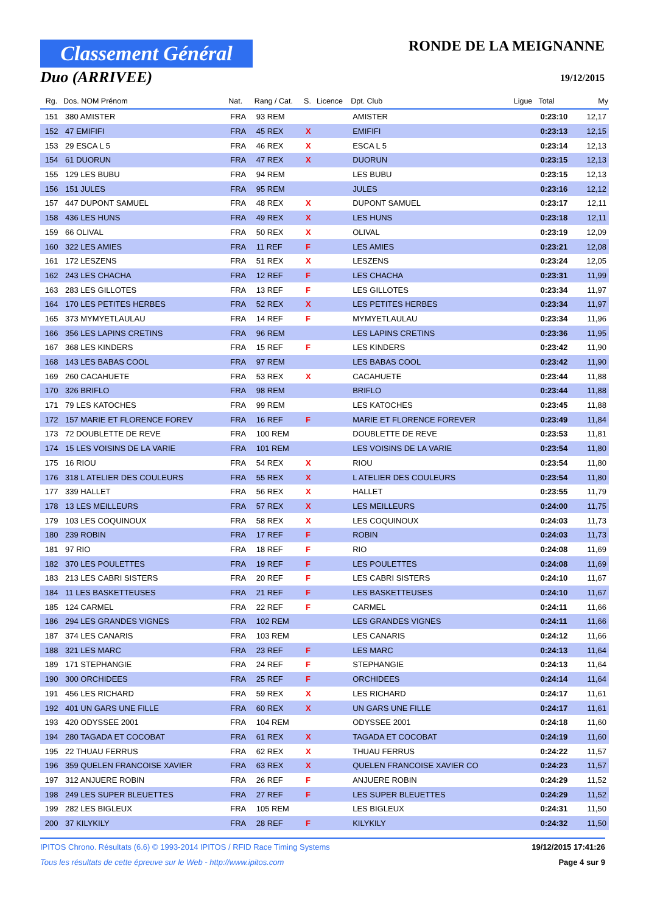Classement Général
Duo (ARRIVEE)
RONDE DE LA MEIGNANNE
19/12/2015
| Rg. | Dos. NOM Prénom | Nat. | Rang / Cat. | S. | Licence | Dpt. Club | Ligue | Total | My |
| --- | --- | --- | --- | --- | --- | --- | --- | --- | --- |
| 151 | 380 AMISTER | FRA | 93 REM | | | AMISTER | | 0:23:10 | 12,17 |
| 152 | 47 EMIFIFI | FRA | 45 REX | X | | EMIFIFI | | 0:23:13 | 12,15 |
| 153 | 29 ESCA L 5 | FRA | 46 REX | X | | ESCA L 5 | | 0:23:14 | 12,13 |
| 154 | 61 DUORUN | FRA | 47 REX | X | | DUORUN | | 0:23:15 | 12,13 |
| 155 | 129 LES BUBU | FRA | 94 REM | | | LES BUBU | | 0:23:15 | 12,13 |
| 156 | 151 JULES | FRA | 95 REM | | | JULES | | 0:23:16 | 12,12 |
| 157 | 447 DUPONT SAMUEL | FRA | 48 REX | X | | DUPONT SAMUEL | | 0:23:17 | 12,11 |
| 158 | 436 LES HUNS | FRA | 49 REX | X | | LES HUNS | | 0:23:18 | 12,11 |
| 159 | 66 OLIVAL | FRA | 50 REX | X | | OLIVAL | | 0:23:19 | 12,09 |
| 160 | 322 LES AMIES | FRA | 11 REF | F | | LES AMIES | | 0:23:21 | 12,08 |
| 161 | 172 LESZENS | FRA | 51 REX | X | | LESZENS | | 0:23:24 | 12,05 |
| 162 | 243 LES CHACHA | FRA | 12 REF | F | | LES CHACHA | | 0:23:31 | 11,99 |
| 163 | 283 LES GILLOTES | FRA | 13 REF | F | | LES GILLOTES | | 0:23:34 | 11,97 |
| 164 | 170 LES PETITES HERBES | FRA | 52 REX | X | | LES PETITES HERBES | | 0:23:34 | 11,97 |
| 165 | 373 MYMYETLAULAU | FRA | 14 REF | F | | MYMYETLAULAU | | 0:23:34 | 11,96 |
| 166 | 356 LES LAPINS CRETINS | FRA | 96 REM | | | LES LAPINS CRETINS | | 0:23:36 | 11,95 |
| 167 | 368 LES KINDERS | FRA | 15 REF | F | | LES KINDERS | | 0:23:42 | 11,90 |
| 168 | 143 LES BABAS COOL | FRA | 97 REM | | | LES BABAS COOL | | 0:23:42 | 11,90 |
| 169 | 260 CACAHUETE | FRA | 53 REX | X | | CACAHUETE | | 0:23:44 | 11,88 |
| 170 | 326 BRIFLO | FRA | 98 REM | | | BRIFLO | | 0:23:44 | 11,88 |
| 171 | 79 LES KATOCHES | FRA | 99 REM | | | LES KATOCHES | | 0:23:45 | 11,88 |
| 172 | 157 MARIE ET FLORENCE FOREV | FRA | 16 REF | F | | MARIE ET FLORENCE FOREVER | | 0:23:49 | 11,84 |
| 173 | 72 DOUBLETTE DE REVE | FRA | 100 REM | | | DOUBLETTE DE REVE | | 0:23:53 | 11,81 |
| 174 | 15 LES VOISINS DE LA VARIE | FRA | 101 REM | | | LES VOISINS DE LA VARIE | | 0:23:54 | 11,80 |
| 175 | 16 RIOU | FRA | 54 REX | X | | RIOU | | 0:23:54 | 11,80 |
| 176 | 318 L ATELIER DES COULEURS | FRA | 55 REX | X | | L ATELIER DES COULEURS | | 0:23:54 | 11,80 |
| 177 | 339 HALLET | FRA | 56 REX | X | | HALLET | | 0:23:55 | 11,79 |
| 178 | 13 LES MEILLEURS | FRA | 57 REX | X | | LES MEILLEURS | | 0:24:00 | 11,75 |
| 179 | 103 LES COQUINOUX | FRA | 58 REX | X | | LES COQUINOUX | | 0:24:03 | 11,73 |
| 180 | 239 ROBIN | FRA | 17 REF | F | | ROBIN | | 0:24:03 | 11,73 |
| 181 | 97 RIO | FRA | 18 REF | F | | RIO | | 0:24:08 | 11,69 |
| 182 | 370 LES POULETTES | FRA | 19 REF | F | | LES POULETTES | | 0:24:08 | 11,69 |
| 183 | 213 LES CABRI SISTERS | FRA | 20 REF | F | | LES CABRI SISTERS | | 0:24:10 | 11,67 |
| 184 | 11 LES BASKETTEUSES | FRA | 21 REF | F | | LES BASKETTEUSES | | 0:24:10 | 11,67 |
| 185 | 124 CARMEL | FRA | 22 REF | F | | CARMEL | | 0:24:11 | 11,66 |
| 186 | 294 LES GRANDES VIGNES | FRA | 102 REM | | | LES GRANDES VIGNES | | 0:24:11 | 11,66 |
| 187 | 374 LES CANARIS | FRA | 103 REM | | | LES CANARIS | | 0:24:12 | 11,66 |
| 188 | 321 LES MARC | FRA | 23 REF | F | | LES MARC | | 0:24:13 | 11,64 |
| 189 | 171 STEPHANGIE | FRA | 24 REF | F | | STEPHANGIE | | 0:24:13 | 11,64 |
| 190 | 300 ORCHIDEES | FRA | 25 REF | F | | ORCHIDEES | | 0:24:14 | 11,64 |
| 191 | 456 LES RICHARD | FRA | 59 REX | X | | LES RICHARD | | 0:24:17 | 11,61 |
| 192 | 401 UN GARS UNE FILLE | FRA | 60 REX | X | | UN GARS UNE FILLE | | 0:24:17 | 11,61 |
| 193 | 420 ODYSSEE 2001 | FRA | 104 REM | | | ODYSSEE 2001 | | 0:24:18 | 11,60 |
| 194 | 280 TAGADA ET COCOBAT | FRA | 61 REX | X | | TAGADA ET COCOBAT | | 0:24:19 | 11,60 |
| 195 | 22 THUAU FERRUS | FRA | 62 REX | X | | THUAU FERRUS | | 0:24:22 | 11,57 |
| 196 | 359 QUELEN FRANCOISE XAVIER | FRA | 63 REX | X | | QUELEN FRANCOISE XAVIER CO | | 0:24:23 | 11,57 |
| 197 | 312 ANJUERE ROBIN | FRA | 26 REF | F | | ANJUERE ROBIN | | 0:24:29 | 11,52 |
| 198 | 249 LES SUPER BLEUETTES | FRA | 27 REF | F | | LES SUPER BLEUETTES | | 0:24:29 | 11,52 |
| 199 | 282 LES BIGLEUX | FRA | 105 REM | | | LES BIGLEUX | | 0:24:31 | 11,50 |
| 200 | 37 KILYKILY | FRA | 28 REF | F | | KILYKILY | | 0:24:32 | 11,50 |
IPITOS Chrono. Résultats (6.6) © 1993-2014 IPITOS / RFID Race Timing Systems 19/12/2015 17:41:26
Tous les résultats de cette épreuve sur le Web - http://www.ipitos.com Page 4 sur 9